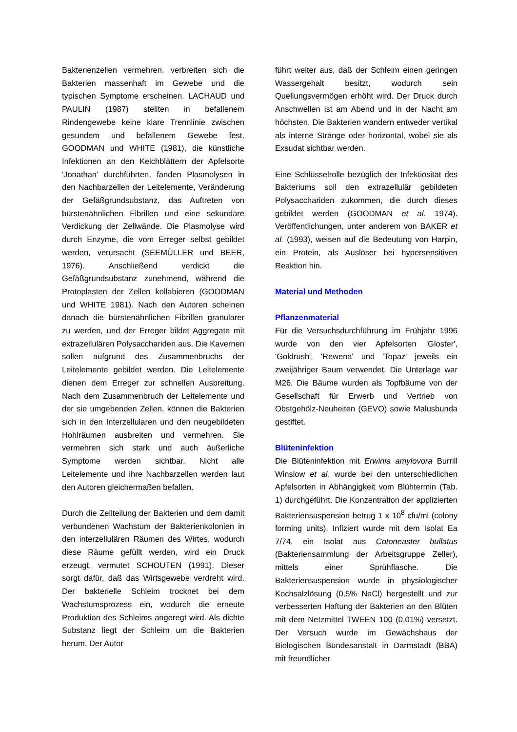Bakterienzellen vermehren, verbreiten sich die Bakterien massenhaft im Gewebe und die typischen Symptome erscheinen. LACHAUD und PAULIN (1987) stellten in befallenem Rindengewebe keine klare Trennlinie zwischen gesundem und befallenem Gewebe fest. GOODMAN und WHITE (1981), die künstliche Infektionen an den Kelchblättern der Apfelsorte 'Jonathan' durchführten, fanden Plasmolysen in den Nachbarzellen der Leitelemente, Veränderung der Gefäßgrundsubstanz, das Auftreten von bürstenähnlichen Fibrillen und eine sekundäre Verdickung der Zellwände. Die Plasmolyse wird durch Enzyme, die vom Erreger selbst gebildet werden, verursacht (SEEMÜLLER und BEER, 1976). Anschließend verdickt die Gefäßgrundsubstanz zunehmend, während die Protoplasten der Zellen kollabieren (GOODMAN und WHITE 1981). Nach den Autoren scheinen danach die bürstenähnlichen Fibrillen granularer zu werden, und der Erreger bildet Aggregate mit extrazellulären Polysacchariden aus. Die Kavernen sollen aufgrund des Zusammenbruchs der Leitelemente gebildet werden. Die Leitelemente dienen dem Erreger zur schnellen Ausbreitung. Nach dem Zusammenbruch der Leitelemente und der sie umgebenden Zellen, können die Bakterien sich in den Interzellularen und den neugebildeten Hohlräumen ausbreiten und vermehren. Sie vermehren sich stark und auch äußerliche Symptome werden sichtbar. Nicht alle Leitelemente und ihre Nachbarzellen werden laut den Autoren gleichermaßen befallen.
Durch die Zellteilung der Bakterien und dem damit verbundenen Wachstum der Bakterienkolonien in den interzellulären Räumen des Wirtes, wodurch diese Räume gefüllt werden, wird ein Druck erzeugt, vermutet SCHOUTEN (1991). Dieser sorgt dafür, daß das Wirtsgewebe verdreht wird. Der bakterielle Schleim trocknet bei dem Wachstumsprozess ein, wodurch die erneute Produktion des Schleims angeregt wird. Als dichte Substanz liegt der Schleim um die Bakterien herum. Der Autor
führt weiter aus, daß der Schleim einen geringen Wassergehalt besitzt, wodurch sein Quellungsvermögen erhöht wird. Der Druck durch Anschwellen ist am Abend und in der Nacht am höchsten. Die Bakterien wandern entweder vertikal als interne Stränge oder horizontal, wobei sie als Exsudat sichtbar werden.
Eine Schlüsselrolle bezüglich der Infektiösität des Bakteriums soll den extrazellulär gebildeten Polysacchariden zukommen, die durch dieses gebildet werden (GOODMAN et al. 1974). Veröffentlichungen, unter anderem von BAKER et al. (1993), weisen auf die Bedeutung von Harpin, ein Protein, als Auslöser bei hypersensitiven Reaktion hin.
Material und Methoden
Pflanzenmaterial
Für die Versuchsdurchführung im Frühjahr 1996 wurde von den vier Apfelsorten 'Gloster', 'Goldrush', 'Rewena' und 'Topaz' jeweils ein zweijähriger Baum verwendet. Die Unterlage war M26. Die Bäume wurden als Topfbäume von der Gesellschaft für Erwerb und Vertrieb von Obstgehölz-Neuheiten (GEVO) sowie Malusbunda gestiftet.
Blüteninfektion
Die Blüteninfektion mit Erwinia amylovora Burrill Winslow et al. wurde bei den unterschiedlichen Apfelsorten in Abhängigkeit vom Blühtermin (Tab. 1) durchgeführt. Die Konzentration der applizierten Bakteriensuspension betrug 1 x 10<sup>8</sup> cfu/ml (colony forming units). Infiziert wurde mit dem Isolat Ea 7/74, ein Isolat aus Cotoneaster bullatus (Bakteriensammlung der Arbeitsgruppe Zeller), mittels einer Sprühflasche. Die Bakteriensuspension wurde in physiologischer Kochsalzlösung (0,5% NaCl) hergestellt und zur verbesserten Haftung der Bakterien an den Blüten mit dem Netzmittel TWEEN 100 (0,01%) versetzt. Der Versuch wurde im Gewächshaus der Biologischen Bundesanstalt in Darmstadt (BBA) mit freundlicher